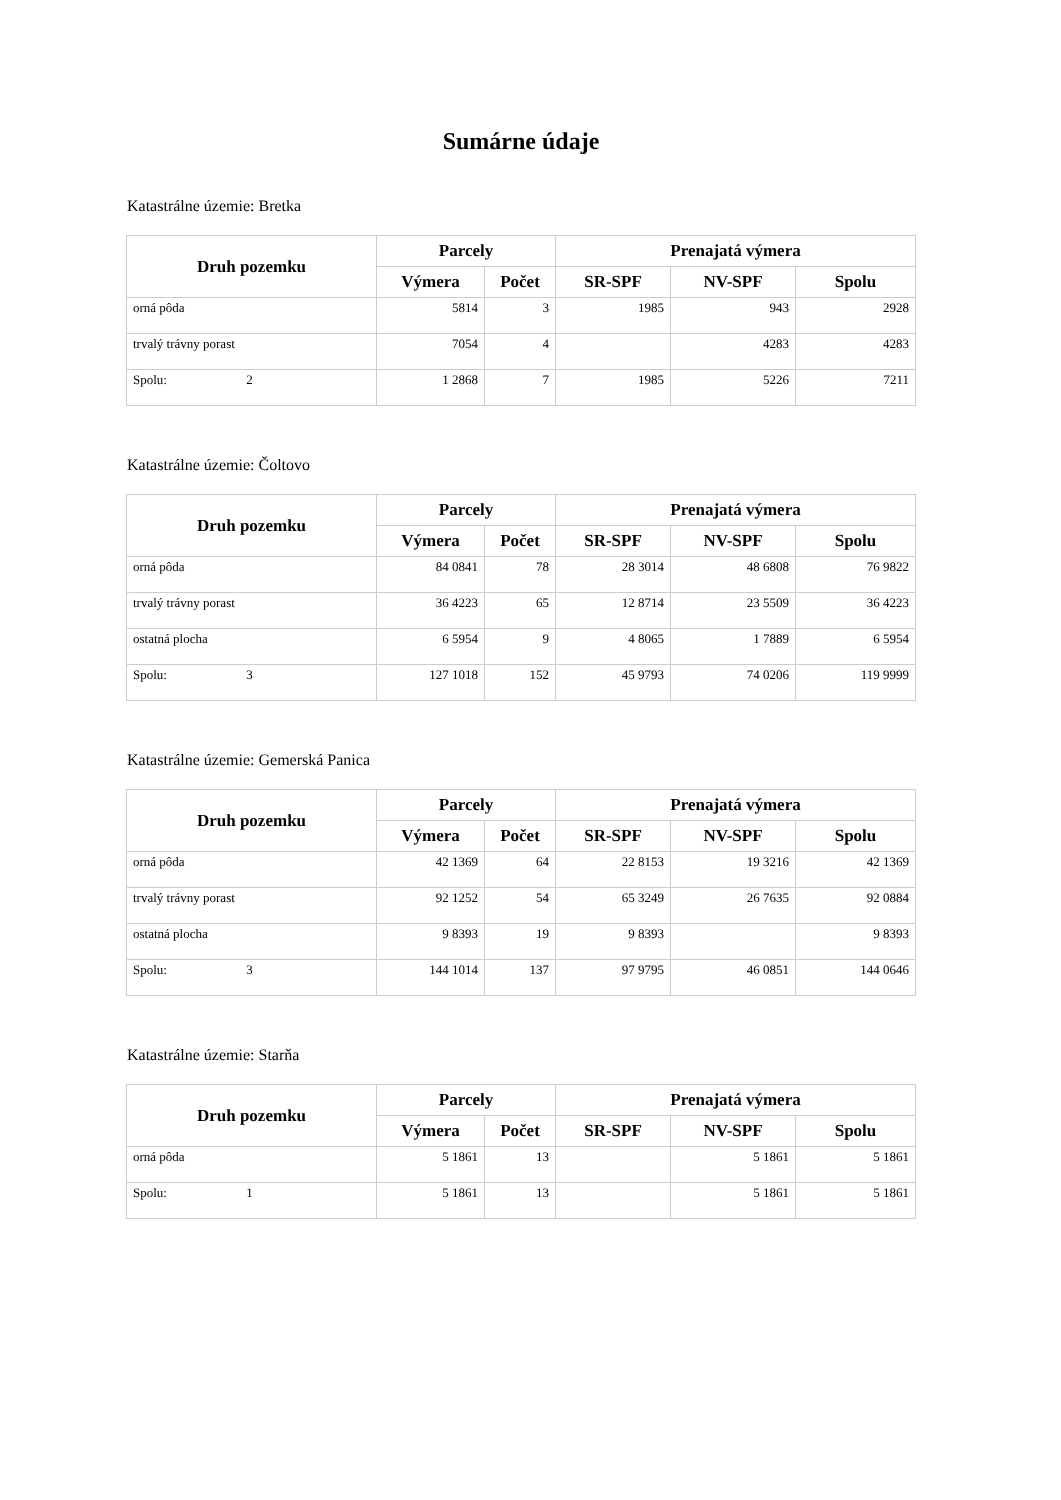Sumárne údaje
Katastrálne územie: Bretka
| Druh pozemku | Parcely | | Prenajatá výmera | | |
| --- | --- | --- | --- | --- | --- |
| | Výmera | Počet | SR-SPF | NV-SPF | Spolu |
| orná pôda | 5814 | 3 | 1985 | 943 | 2928 |
| trvalý trávny porast | 7054 | 4 | | 4283 | 4283 |
| Spolu: 2 | 1 2868 | 7 | 1985 | 5226 | 7211 |
Katastrálne územie: Čoltovo
| Druh pozemku | Parcely | | Prenajatá výmera | | |
| --- | --- | --- | --- | --- | --- |
| | Výmera | Počet | SR-SPF | NV-SPF | Spolu |
| orná pôda | 84 0841 | 78 | 28 3014 | 48 6808 | 76 9822 |
| trvalý trávny porast | 36 4223 | 65 | 12 8714 | 23 5509 | 36 4223 |
| ostatná plocha | 6 5954 | 9 | 4 8065 | 1 7889 | 6 5954 |
| Spolu: 3 | 127 1018 | 152 | 45 9793 | 74 0206 | 119 9999 |
Katastrálne územie: Gemerská Panica
| Druh pozemku | Parcely | | Prenajatá výmera | | |
| --- | --- | --- | --- | --- | --- |
| | Výmera | Počet | SR-SPF | NV-SPF | Spolu |
| orná pôda | 42 1369 | 64 | 22 8153 | 19 3216 | 42 1369 |
| trvalý trávny porast | 92 1252 | 54 | 65 3249 | 26 7635 | 92 0884 |
| ostatná plocha | 9 8393 | 19 | 9 8393 | | 9 8393 |
| Spolu: 3 | 144 1014 | 137 | 97 9795 | 46 0851 | 144 0646 |
Katastrálne územie: Starňa
| Druh pozemku | Parcely | | Prenajatá výmera | | |
| --- | --- | --- | --- | --- | --- |
| | Výmera | Počet | SR-SPF | NV-SPF | Spolu |
| orná pôda | 5 1861 | 13 | | 5 1861 | 5 1861 |
| Spolu: 1 | 5 1861 | 13 | | 5 1861 | 5 1861 |